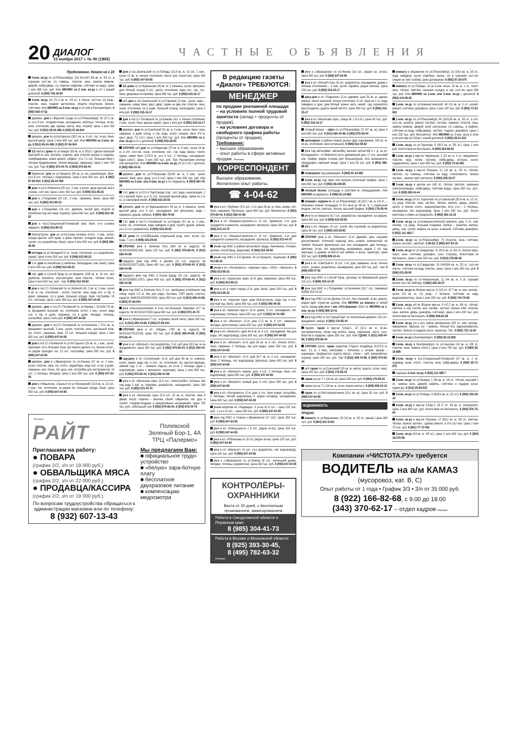20
ДИАЛОГ
15 ноября 2017 г. № 90 (1892)
ЧАСТНЫЕ ОБЪЯВЛЕНИЯ
Продолжение. Начало на с.19
4-ком. кв-ру по ул.Р.Люксембург, 103 (61,5/47,3/6 кв. м, 3/5 эт., в хорошем сост-ии, с/у совмещ., пластик. окна, замена межком. дверей, сейф-дверь, с/у отделан кафелем, счётчики на воду). Цена 1 млн 990 тыс. руб. Или МЕНЯЮ на 2 ком. кв-ру в с/ч с вашей доплатой. 8 (909) 702-40-94
4-ком. кв-ру у/п (71,2 кв. м, 1/5 эт., в обычн. сост-ии, с/у разд., пластик. окна, лоджия застеклена, обшита пластиком, балкон, счётчики). Или МЕНЯЮ на 2-ком. кв-ру в с/ч или в Екатеринбурге. 8 (950) 650-47-52
деревян. дом в г.Верхняя Салда по ул.Р.Люксембург, 92 (37,1 кв. м, уч-к 8 сот., плодово-ягодн. насаждения, небольш. теплица, эл-во, печн. отопление, два гаража, смотр. яма, погреб). Цена 1 млн 250 тыс. руб. 8 (912) 65-04-488, 8 (902) 87-06-544
деревян. дом по ул.Котовского (38,2 кв. м, 6 сот., газ, эл-во, баня, крытый двор). Цена 1 млн 300 тыс. руб. Или МЕНЯЮ на 2-ком. кв-ру. 8 (912) 65-04-488, 8 (902) 87-06-544
1/2 жилого дома по ул.Кикура (55 кв. м, в 2015 г. сделан большой пристрой из ш/б, внутрен. отделка, дом утеплён внутри и снаружи, газифицирован, новая кровля, сайдинг; уч-к 7,1 сот., большая баня с тёплым предбанником, летняя веранда, скважина). Цена 1 млн 700 тыс. руб. Торг. 8 (902) 872-44-70, 8 (902) 870-65-44
бревенчат. дом на ул.Урицкого (56 кв. м, газ, канализация, баня, уч-к 8 сот., теплица с подогревом). Цена 2 млн 300 тыс. руб. 8 (902) 87-06-544, 8 (912) 65-04-488
дом по ул.К.Либкнехта (20 сот., 2 ком. и кухня, двор крытый, всё в ухожен. сост-ии). Цена 1 млн 350 тыс. руб. 8 (906) 813-85-23
дом в с.Полдневая (20 сот., 3 ком., скважина, баня). Цена 600 тыс. руб. 8 (906) 813-85-23
дом в с.Полдневая (16 сот., деревян. жилой дом, второй из пеноблока под чистовую отделку). Цена 990 тыс. руб. 8 (906) 812-48-82
дом в пос.Станционный-Полевской (нов. баня, уч-к ухожен) недорого. 8 (906) 813-85-23
благоустроен. дом на ул.Кутузова (газовое отопл., 3 ком., кухня, ограда крытая, ш/б гараж, в доме горячая, холодная вода, ванная, туалет, уч-к разработан, баня). Цена 3 млн 500 тыс. руб. 8 (903) 086-48-55
коттедж на ул.Западной (2 эт., газов. отопление, уч-к разработан, гараж). Цена 4 млн 500 тыс. руб. 8 (906) 813-85-23
2-эт. дом из пеноблока (с мебелью, бильярдная, нов. баня). Цена 6 млн 300 тыс. руб. 8 (906) 813-85-23
нов. дом в с.Косой Брод по ул.Урицкого (108 кв. м, 10 сот., все удобства, пеноблок, отштукатурен, окна пластик., тёплые полы). Цена 4 млн 650 тыс. руб., торг. 8 (906) 812-48-82
дом в пос.Ст.-Полевской по ул.Зелёной (43, 3 кв. м, 2 ком., кухня 9 кв. м, газ, отопление – котёл, пластик. окна, вода хол. и гор. в доме, скважина, с/у в доме, большая ограда, баня, постройки, 18 сот., теплица). Цена 2 млн 350 тыс. руб. 8 (950) 647-64-55
деревян. дом в пос.Ст.-Полевской по ул.Кирова ( 52,6/39,7/9 кв. м, фундамент высокий, газ. отопление, котёл, 2 ком., кухня, вода хол. и гор. в доме, скважина, с/у в доме, беседка, теплица, постройки). Цена 3 млн руб. 8 (950) 647-64-55
деревян. дом в пос.Ст.-Полевской по ул.Калинина ( 70,4 кв. м, фундамент высокий, 3 ком., кухня, пластик. окна, цокольный этаж, газ. отопл., скважина, баня, 22 сот., большая ограда). Цена 1 млн 900 тыс. руб. 8 (950) 647-64-55
дом в пос.Ст.-Полевской по ул.М.Горького (25 кв. м, 1 ком., кухня, прихожая, есть большие сени, где можно сделать с/у, печное отопл., по рядом проходит газ, 13 сот., постройки). Цена 650 тыс. руб. 8 (950) 647-64-55
деревян. дом в с.Мраморское по ул.Ленина (27 кв. м, 2 ком., кухня, пластик. окна, газ. отопл., радиаторы, вода хол. и гор. в доме, скважина, нов. печка, лет. душ, нов. постройка для инструментов, 16 сот., 2 теплицы, беседка). Цена 1 млн 800 тыс. руб. 8 (950) 647-64-55
дом в г.Невьянске, с.Быньги по ул.Пионерской (23,8 кв. м, 15 сот., 1 ком., печ. отопление, но рядом газ, большая ограда, баня). Цена 850 тыс. руб. 8 (950) 647-64-55
дом в пос.Зюзельский по ул.Победы (31,8 кв. м, 13 сот., 1 ком., кухня 13 кв. м, печное отопление, место для строит-ва). Цена 900 тыс. руб. 8 (950) 647-64-55
1/2 дома по ул.Фурманова (45 кв. м, 2 комнаты, кухня, прихожая, дом тёплый, огород 4 сот., центр. отопление, вода хол., гор., газ., баня, дворовые постройки). Цена 999 тыс. руб. 8 (992) 015-16-17
ш/б дом в пос.Зюзельский по ул.Горняков (3 ком., кухня, вода – скважина, новая баня, крыт. двор, гараж на два а/м, пластик. окна, газов. отопление, с/у в доме, большой огород, палисадник). Цена 2 млн руб. 8 (992) 015-16-17
дом в пос.Ст.-Полевской по ул.Бажова (газ. и печное отопление, 2 ком., кухня, баня, крыша новая). Цена 1 млн руб. 8 (992) 015-16-17
деревян. дом по ул.Советской (51 кв. м, 2 ком., кухня, баня, окна, скважина, в доме холод. и гор. вода, отопл. газовое; баня 4*4 м, крыт. двор; 7,5 сот.). Цена 1 млн 800 тыс. руб. Или МЕНЯЮ на 1-ком. кв-ру в с/ч с доплатой. 8 (908) 633-29-83
СРОЧНО ш/б дом по ул.Некрасова (70 кв. м, 3 ком., кухня 14 кв. м, в отл. сост-ии, газов. отопление, хол., гор. вода, ванна, туалет, гараж, новая баня 2,5*5,5 м, уч-к 6 сот., 2 теплицы, насаждения. Один собст.). Цена 3 млн 300 тыс. руб. Торг. Рассмотрим ипотеку или маткапитал. Или МЕНЯЮ на 2-ком. кв-ру у/п (2-3 эт.) + доплата. 8 (905) 808-10-41
деревян. дом по ул.П.Морозова (51/42 кв. м, 3 ком., кухня, ремонт, баня, крыт. двор, уч-к 6 сот). Цена 1 млн 900 тыс. руб. Или МЕНЯЮ на 2-ком. или 3-ком. кв-ру в с/ч. Варианты. 8 (904) 384-79-26
2-эт. дом по ул.22-го Партсъезда (гор., хол. вода, канализация, 2 с/у с ванной, баня; уч-к 11 сот., большой крытый двор, гараж на 2 а/м, со смотровой ямой). 8 (908) 633-29-83
деревян. дом по ул.Чернышевского 54 кв. м, 3 комнаты, кухня, крытый двор, уч-к 6 сот., насаждения, всё автономно, вода – скважина, душев. кабина). 8 (904) 384-79-26
2-эт. дом в пос.Ст.-Полевской по ул.Серова (57 кв. м, 3 ком., кухня, газ. отопление, вода заведена в дом, туалет, душев. кабина, уч-к 11 сот. разработан). 8 (908) 633-29-83
1/2 дома по ул.Куйбышева (отдельный вход, ком., кухня, газ, вода, 7 сот.). 8 (908) 633-29-83
СРОЧНО уч-к в Зелёном Логу (600 кв. м, кадастр. № 66:59:0203003:105). Цена 120 тыс. руб. 8 (902) 870-65-44, 8 (912) 650-44-88
недорого уч-к под ИЖС в Далеке (12 сот., кадастр. № 66:59:0101007:1159). Цена 400 тыс. руб. 8 (902) 870-65-44, 8 (912) 650-44-88
недорого уч-к под ИЖС в Косом Броду (16 сот., кадастр. № 66:59:0209001:1057). Цена 400 тыс. руб. 8 (902) 870-65-44, 8 (912) 650-44-88
уч-к под ИЖС в Зелёном Логу (7 сот., пробурены углубления под забор через 2,5 м, бак для воды, бытовка, ЛЭП вдоль участка, кадастр. №66:59:0203002:304). Цена 350 тыс. руб. 8 (912) 650-44-88, 8 (902) 87-06-544
уч-к сельхозназначения в р-не пос.Большая Лавровка (4,7 га, кадастр. № 66:59:0217002) Цена 600 тыс. руб. 8 (902) 872-44-70
уч-к в с.Мраморское (7 сот., огорожен, возле леса). Цена 190 тыс. руб. 8 (912) 650-44-88, 8 (902) 87-06-544
СРОЧНО уч-к в к/с «Медик» (765 кв. м, кадастр. № 66:59:0217013:218). Цена 150 тыс. руб. 8 (912) 650-44-88, 8 (902) 870-65-44
уч-к в к/с «Малахит» (не разработан, 2-эт. ш/б дом 33,5 кв. м на фундаменте). Цена 350 тыс. руб. 8 (902) 870-65-44, 8 (912) 650-44-88
сад-дачу в к/с «Солнечный» (2-эт. ш/б дом 80 кв. м, комната, кухня, камин, вода гор. и хол., эл. отопление, газ, крытая веранда, зимний сад, 2 эт. – комната отдыха, на уч-ке 2 теплицы (одна с подогревом); гараж с автоматич. воротами). Цена 1 млн 800 тыс. руб. 8 (902) 870-65-44, 8 (912) 650-44-88
уч-к в к/с «Малахова гора» (6,3 сот., хозпостройки, теплица, бак под воду 2 куб. м, парковка, разработан, насаждения). Цена 180 тыс. руб. 8 (902) 872-44-70
уч-к в к/с «Малахова гора» (5,8 сот., 32 кв. м, пластик. окна и двери, внутр. отделка – вагонка, обшит сайдингом, лет. душ и туалет; плодово-ягодные и декоративные насаждения). Цена 700 тыс. руб., небольшой торг. 8 (902) 870-65-44, 8 (902) 872-44-70
Реклама
РАЙТ
Полевской
Зеленый Бор-1, 4А
ТРЦ «Палермо»
Приглашаем на работу:
● ПОВАРА
(график 2/2, з/п от 19 000 руб.)
● ОБВАЛЬЩИКА МЯСА
(график 2/2, з/п от 22 000 руб.)
● ПРОДАВЦА/КАССИРА
(график 2/2, з/п от 19 000 руб.)
По вопросам трудоустройства обращаться к администрации магазина или по телефону:
8 (932) 607-13-43
Мы предлагаем Вам:
■ официальное трудо-устройство
■ «белую» зарa-ботную плату
■ бесплатное двухразовое питание
■ компенсацию медосмотра
В редакцию газеты «Диалог» ТРЕБУЮТСЯ:
МЕНЕДЖЕР
по продаже рекламной площади
– на условиях полной трудовой занятости (оклад + проценты от продаж),
– на условиях договора и свободного графика работы (проценты от продаж).
Требования:
– высшее образование
– опыт работы в сфере активных продаж. Реклама
КОРРЕСПОНДЕНТ
Высшее образование.
Желателен опыт работы.
☎ 4-04-62
уч-к в к/с «Трубник» (5,5 сот., 2-эт. дом 30 кв. м, печь, камин, отл. баня, скважина. Прописка). Цена 850 тыс. руб. Маткапитал. 8 (902) 870-65-44, 8 (912) 650-44-88
уч-к в к/с «Машиностроитель-1» (3 сот., бревенчат. 2-эт. дом (нуждается в ремонте), насаждения; прописка). Цена 150 тыс. руб. 8 (902) 872-44-70
уч-к в к/с «Машиностроитель-1» (3 сот., бревенчат. 2-эт. дом (нуждается в ремонте), насаждения. прописка). 8 (902) 872-44-70
уч-ки под ИЖС в районе Штангового пруда, Хмелинина, Угловая, Далека, Косой Брод, Барановка. 8 (906) 812-48-82
уч-ки под ИЖС в 5-й Далеке, по ул.Урицкого, Ощепкова. 8 (906) 813-85-23
уч-ки в к/с «Леспромхоз», «Красная гора», «ПКЗ», «Малахит». 8 (906) 813-85-23
уч-к в к/с «Уральские зори» (2-эт. дом, скважина). Цена 450 тыс. руб. 8 (906) 813-85-23
уч-к в к/с в черте города (2-эт. дом, баня). Цена 500 тыс. руб. 8 (906) 813-85-23
уч-к в к/с «Красная гора» (дом благоустроен, вода гор. и хол. круглый год, баня). Цена 600 тыс. руб. 8 (903) 086-48-55
уч-к в к/с «Красная гора-2» (2-эт. домик, 5 сот., насаждения, лет. водопровод, теплица). Цена 550 тыс. руб. 8 (950) 64-76-455
уч-к в к/с «Малахит» (2-эт. дом 17,3 кв. м, 6 сот., скважина, беседка, автостоянка). Цена 450 тыс. руб. 8 (950) 647-64-55
уч-к в к/с «Малахит» (дом 44,8 кв. м, 6 сот., насаждения, бак для воды, лет. водопровод). Цена 300 тыс. руб. 8 (950) 647-64-55
уч-к в к/с «Малахит» (2-эт. дом 35 кв. м, 6 сот., печное отопл., баня, скважина, 2 теплицы, бак для воды). Цена 550 тыс. руб. 8 (950) 647-64-55
уч-к в к/с «Малахит» (2-эт. дом 34,7 кв. м, 6 сот., насаждения, баня, 2 теплицы, лет. водопровод; прописка). Цена 450 тыс. руб. 8 (950) 647-64-55
уч-к в к/с «Малахит» (камен. дом, 4 сот., 2 теплицы, баня, лет. водопровод). Цена 450 тыс. руб. 8 (950) 647-64-55
уч-к в к/с «Малахит» (новый дом, 6 сот.) Цена 580 тыс. руб. 8 (950) 647-64-55
уч-к в к/с «Леспромхоз» (2-эт. дом, 6 сот., баня новая, постройки, 2 теплицы, летний водопровод (+ рядом колодец), насаждения). Цена 650 тыс. руб. 8 (950) 647-64-55
уч-ки напротив к/с «Надежда»: 3 уч-ка по 9 сот. – цена 220 тыс. руб., 1 уч-к 12 сот. – цена 240 тыс. руб. 8 (950) 647-64-55
уч-к под ИЖС в сторону с.Мраморское (17 сот.). Цена 350 тыс. руб. 8 (950) 647-64-55
уч-к в к/с «Рябинушка-3» ( 8 сот., рядом эл-во). Цена 150 тыс. руб. 8 (950) 647-64-55
уч-к в к/с «Рябинушка-3» (8 сот, рядом эл-во). Цена 120 тыс. руб. 8 (950) 647-64-55
уч-к в к/с «Малахит» (4 сот., уч-к разработан, лет. водопровод). Цена 115 тыс. руб. 8 (950) 647-64-55
уч-к в с.Мраморское по ул.Ленина (8 сот., маленький домик, беседка, теплицы, разработан). Цена 550 тыс. руб. 8 (950) 647-64-55
КОНТРОЛЁРЫ-ОХРАННИКИ
Вахта от 30 дней, с бесплатным проживанием, авансированием
Работа в Свердловской области и Пермском крае:
8 (985) 304-41-73
Работа в Москве и Московской области:
8 (925) 393-30-45,
8 (495) 782-63-32
Реклама
уч-к в с.Мраморское по ул.Ленина (16 сот., рядом газ, эл-во). Цена 450 тыс. руб. 8 (950) 647-64-55
уч-к в к/с «Летний стан» (8 сот., разработан, насаждения, домик с печным отоплением – 2 ком, кухня; сарайка, рядом ключик). Цена 150 тыс. руб. 8 (992) 016-15-17
дачу-дом в к/с «Родничок» (2-эт. деревян. дом 50 кв. м, сделан ремонт, обшит вагонкой, печное отопление, 5 сот., баня на 1 эт., вода заведена в дом, дом,тёплый можно жить зимой. сад охраняется круглогодично, дороги зимой чистят). Цена 480 тыс. руб. 8 (992) 016-15-17
уч-к в к/с «Малахова гора», улица № 1 (6 сот.). Цена 90 тыс. руб. 8 (992) 016-15-17
готовый бизнес – офис по ул.Р.Люксембург, 67 (47 кв. м). Цена 4 млн 500 тыс. руб. 8 (912) 650-44-88, 8 (902) 870-65-44
автосервис в районе Нового рынка (два подъёмника, 100 кв. м, эл-во, отопление, своя котельная). 8 (906) 812-48-82
уч-к под автосервис, автомойку, магазин запчастей и т. д. на ул. Володарского – К.Либкнехта (есть деревянный дом, 17 сот., высокий а/м. трафик, рядом стоянка для большегрузов, есть возможность оборудовать сквозной заезд). Цена 1 млн 50 тыс. руб. 8 (903) 086-48-55
помещение под коммерцию. 8 (906) 81-24-882
4-ком. кв-ру под офис или магазин (отличный трафик). Цена 1 млн 650 тыс. руб. 8 (903) 08-648-55
готовый бизнес (площадь в собствен-ти, оборудование). Или МЕНЯЮ на варианты. 8 (906) 81-24-882
коммерч. недвиж-ть по ул.Р.Люксембург, 18 (167,7 кв. м, 1/5 эт., – несколько комнат площадью от 8,5 кв.м до 48 кв. м. с отдельным входом, чистое, светлое, тёплое, высокий трафик). 8 (904) 176-55-44
уч-к по ул.Урицкого (6,7 сот., разработан, насаждения; газ рядом). Цена 360 тыс. руб. 8 (908) 633-29-83
уч-к в к/с «Медик» (8 сот., сухой, без строений, не разработан). Цена 90 тыс. руб. 8 (908) 633-29-83
СРОЧНО уч-к в к/с «Малахит» (2-эт. деревян. дом, хорошее расположение, отличный подъезд, весь ухожен, компактный, не требует больших физических сил, все насаждения, две теплицы, цветники, эл-во, лет. водопровод, размежеван, рядом 2 сот. под картошку; в домике остаётся вся мебель и кухон. гарнитур). Цена 350 тыс. руб. 8 (905) 808-10-41
уч-к в к/с «Светлый-4» (6 сот., 2-эт. дом, скважина, эл-во, печное отопл., ухожен, разработан, насаждения), цена 330 тыс. руб., торг. 8 (950) 650-47-52
уч-к под ИЖС в с.Косой Брод, урочище по Мраморской дороге (15 сот.). 8 (908) 915-14-32
уч-к под ИЖС в с.Полдневая, ул.Калинина (18,7 сот., скважина) 8(908) 915-14-32
уч-к под ИЖС в р-не Далека (14 сот., без строений, эл-во, дорога, рядом идёт строит-во домов). Или МЕНЯЮ на комнату в любой части города или уч-к + а/м «УАЗ-фермер» 2010 г.в. МЕНЯЮ на 1-ком. кв-ру. 8 (905) 808-10-41
уч-к под ИЖС в пос.Горный Щит за «Колхозным двором» (15 сот., фундамент, забор). 8 (904) 176-55-44
подзем. гараж в мкр-не З.Бор-1, 22 (22,1 кв. м, эл-во, инструменталка, полки под колёса, овощ. отделение, чисто, сухо. Верстак в подарок). Цена 350 тыс. руб. Или СДАЮ. 8 (912) 650-44-88, 8 (902) 870-65-44
СРОЧНО капит. гараж напротив Старого кладбища (6,5*3,5 м, выс. 2,1 м, 2 ямы, смотровая – бетонная, с эл-вом, крыша – оцинкован. профнастил, ворота метал., стены – ш/б, железобетон; охрана). Цена 240 тыс. руб. Торг. 8 (912) 650-44-88, 8 (902) 870-65-44
ш/б гараж по ул.Совхозной (20 кв. м, метал. ворота, эл-во, яма). Цена 150 тыс. руб. 8 (904) 176-55-44
гараж в р-не Т-1 (18 кв. м). Цена 200 тыс. руб. 8 (904) 176-55-44
гараж в р-не Т-1 (18 кв. м, эл-во, ворота метал.). 8 (905) 808-10-41
гараж по ул.Листопрокатчиков (19,1 кв. м). Цена 50 тыс. руб. 8 (950) 647-64-55
НЕДВИЖИМОСТЬ
ПРОДАЮ:
комнату по ул.Вершинина, 29 (16 кв. м, 3/3 эт., ванна). Цена 460 тыс. руб. 8 (904) 541-8-941
комнату в общежитии по ул.Р.Люксембург, 10 (18,6 кв. м, 2/5 эт., вода заведена, кухня отделена, ванна, с/у в хорошем сост-ии; секция на трёх хозяев). Цена договорная. 8 (902) 87-26-575
комнату по ул.Победы, 10 (в 3-ком. кв-ре, 20 кв. м, 1 эт., пласт. окно, тёплая, светлая, хорошие соседи), в хор. сост-ии, цена 580 тыс. руб. Или МЕНЯЮ на 1-ком. или 2-ком. кв-ру с доплатой. 8 (963) 444-95-35
1-ком. кв-ру по ул.Комунистической, 48 (31 кв. м, 3 эт., космет. ремонт, счётчики, домофон). Цена 1 млн 100 тыс. руб. 8 (952) 73-22-863
1-ком. кв-ру по ул.Р.Люксембург, 84 (29/12/8 кв. м, 3/5 эт., в отл. сост-ии, качеств. ремонт (натяжн. потолки, ламинат, пластик. окна, замена межком. дверей, всей сантехники, с/у совмещ., в кафеле, счётчики на воду, сейф-дверь), застекл. лоджия, домофон). Цена 1 млн 230 тыс. руб. Маткапитал. Или МЕНЯЮ на 3-ком. кв-ру в этом р-не или мкр-не З.Бор с нашей доплатой. 8 (953) 38-21-215
1-ком. кв-ру по ул.Торопова, 5 (30,5 кв. м, 5/5 эт.). Цена 1 млн руб. Агентствам не беспокоить. 8 (905) 803-86-94
1-ком. кв-ру в мкр-не Черемушки, 2 (31 кв. м, 4 эт., евроремонт, пластик. окна, натяж. потолки, сейф-дверь; встроен. кухня, гардеробная). Цена 1 млн 450 тыс. руб. 8 (952) 73-22-863
1-ком. кв-ру в мкр-не Ялунина, 21 (31 кв. м, 2/5 эт., тёплая, светлая, с/у совмещ., счётчики на воду, стеклопакеты, балкон застекл., замена труб частично). 8 (950) 205-15-27
1-ком. кв-ру в центре ю/ч (4/5 эт., тёплая, светлая, заменена электропроводка, сейф-дверь, счётчики воды). Цена 850 тыс. руб., торг. 8 (909) 005-34-44
2-ком. кв-ру у/п в с.Курганово по ул.Школьной (50,4 кв. м, 1/2 эт., с/у разд. пластик. окна, застекл. балкон, железн. дверь, ремонт, центр. и печное отопл., водонагреватель; есть уч-к – 2 теплицы, насаждения, лет. водопровод). Цена 2 млн 250 тыс. руб. Услуги риелтора и обмен не предлагать. 8 (953) 382-12-15
2-ком. кв-ру на ул.Коммунистической (кирпичн. дом, 3 эт., ком. изолир., с/у разд., большая кладовка, балкон – решётка, железн. дверь, нов. туалет, кафель на кухне, в ванной, счётчики, домофон). 8 (932) 111-488-7
2-ком. кв-ру на ул.Р.Люксембург, 75 (пластик. окна, счётчики, балкон застекл., светлая). 3-39-53, 8 (950) 647-53-18
2-ком. кв-ру по ул.Свердлова, 11 (42,6 кв. м, 3/4 эт., балкон евро, пласт. окна, счётчики, домофон, солн. сторона). Агентствам не беспокоить. Цена 1 млн 500 тыс. руб. 8 (912) 278-88-39
2-ком. кв-ру по ул.Свердлова, 15 (44/30/6 кв. м, 2/3 эт., сост-ие обычн., счётчики на воду, пластик. окна). Цена 1 млн 350 тыс. руб. 8 (906) 811-85-50
2-ком. кв-ру по ул.Челюскинцев, 11 (44 кв. м, 3 эт, хорошее жилое сост-ие; бойлер). 8 (982) 692-32-37
2-ком. кв-ру во Втором мкр-не, 6 (1/5 эт., 47,7 кв. м, ком. изолир., кухня 9,8 кв. м, с/у разд., 2 балкона, счётчики на воду, водонагреватель). Цена 1 млн 200 тыс. руб. 8 (952) 744-79-80
2-ком. кв-ру у/п во Втором мкр-не, 8 (47,2 кв. м, 9/9 эт., тёплая, светлая, в хор. состии, ком. изолир., застекл. балкон обит, пластик. окна, железн. дверь, домофон, счётчики). Цена 1 млн 200 тыс. руб. Агентствам не беспокоить. 8 (906) 808-81-38
2-ком. кв-ру у/п в ю/ч, район автовокзала (4/5 эт., ком. изолир., евроремонт, еврокна, с/у – кафель, тёплый пол, водонагреватель, застекл. балкон; в подарок кухон. гарнитур). Тел.: 8 (982) 721-12-63
2-ком. кв-ру в Екатеринбурге. 8 (950) 65-15-895
2-ком. кв-ру в Екатеринбурге по ул.Чкалова (43 кв. м, 8/9 эт., пластик. окна, замена отопл.). Цена 2 млн 700 тыс. руб. 8 (950) 65-15-895
2-ком. кв-ру в пос.Станционный-Полевской (37 кв. м, 2 эт., индивид. газов. отопл., пластик. окна, сейф-дверь). 8 (950) 65-71-876
хорошую 2-ком. кв-ру. 8 (932) 111-488-7
3-ком. кв-ру по ул.Бажова, 1 (58 кв. м, 1/5 эт., тёплая, высокий 1 эт., замена окон, дверей, кафель, счётчики; в подарок кухон. гарнитур). 8 (912) 25-93-923
3-ком. кв-ру по ул.Победы, 8 (80/54 кв. м, 2/2 эт.). 8 (950) 206-35-34
3-ком. кв-ру в мкр-не З.Бор-2, 33 (7 эт., 85 кв. м, спецпроект). Цена 2 млн 800 тыс. руб. Агентствам не беспокоить. 8 (902) 876-76-60
3-ком. кв-ру в мкр-не Ялунина, 17 (60,2 кв. м, 3/5 эт., светлая, тёплая, балкон застекл., сделан ремонт, в отл сост-ии). Цена 2 млн 70 тыс. руб. 8 (961) 77-73-406
3-ком. кв-ру (64 кв. м, 4/5 эт.). Цена 1 млн 600 тыс. руб. 8 (904) 16-279-58
Компании «ЧИСТОТА.РУ» требуется
ВОДИТЕЛЬ на а/м КАМАЗ
(мусоровоз, кат. В, С)
Опыт работы от 1 года • График 3/3 • З/п от 35 000 руб.
8 (922) 166-82-68, с 9.00 до 18.00
(343) 370-62-17 – отдел кадров Реклама